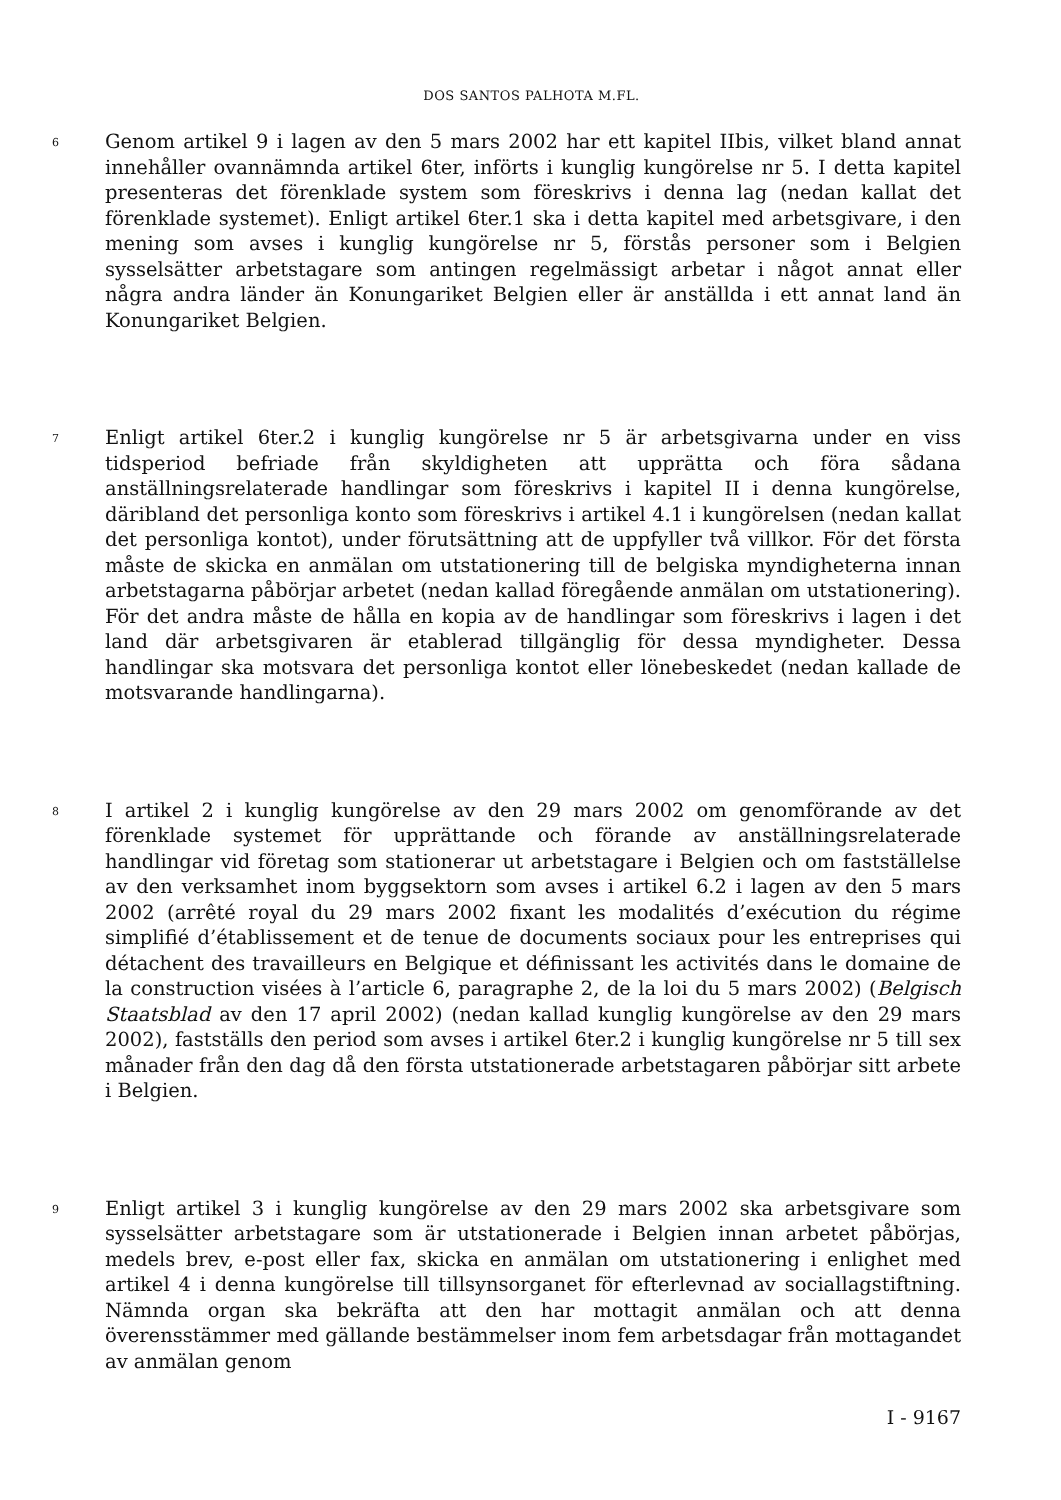DOS SANTOS PALHOTA M.FL.
6
Genom artikel 9 i lagen av den 5 mars 2002 har ett kapitel IIbis, vilket bland annat innehåller ovannämnda artikel 6ter, införts i kunglig kungörelse nr 5. I detta kapitel presenteras det förenklade system som föreskrivs i denna lag (nedan kallat det förenklade systemet). Enligt artikel 6ter.1 ska i detta kapitel med arbetsgivare, i den mening som avses i kunglig kungörelse nr 5, förstås personer som i Belgien sysselsätter arbetstagare som antingen regelmässigt arbetar i något annat eller några andra länder än Konungariket Belgien eller är anställda i ett annat land än Konungariket Belgien.
7
Enligt artikel 6ter.2 i kunglig kungörelse nr 5 är arbetsgivarna under en viss tidsperiod befriade från skyldigheten att upprätta och föra sådana anställningsrelaterade handlingar som föreskrivs i kapitel II i denna kungörelse, däribland det personliga konto som föreskrivs i artikel 4.1 i kungörelsen (nedan kallat det personliga kontot), under förutsättning att de uppfyller två villkor. För det första måste de skicka en anmälan om utstationering till de belgiska myndigheterna innan arbetstagarna påbörjar arbetet (nedan kallad föregående anmälan om utstationering). För det andra måste de hålla en kopia av de handlingar som föreskrivs i lagen i det land där arbetsgivaren är etablerad tillgänglig för dessa myndigheter. Dessa handlingar ska motsvara det personliga kontot eller lönebeskedet (nedan kallade de motsvarande handlingarna).
8
I artikel 2 i kunglig kungörelse av den 29 mars 2002 om genomförande av det förenklade systemet för upprättande och förande av anställningsrelaterade handlingar vid företag som stationerar ut arbetstagare i Belgien och om fastställelse av den verksamhet inom byggsektorn som avses i artikel 6.2 i lagen av den 5 mars 2002 (arrêté royal du 29 mars 2002 fixant les modalités d’exécution du régime simplifié d’établissement et de tenue de documents sociaux pour les entreprises qui détachent des travailleurs en Belgique et définissant les activités dans le domaine de la construction visées à l’article 6, paragraphe 2, de la loi du 5 mars 2002) (Belgisch Staatsblad av den 17 april 2002) (nedan kallad kunglig kungörelse av den 29 mars 2002), fastställs den period som avses i artikel 6ter.2 i kunglig kungörelse nr 5 till sex månader från den dag då den första utstationerade arbetstagaren påbörjar sitt arbete i Belgien.
9
Enligt artikel 3 i kunglig kungörelse av den 29 mars 2002 ska arbetsgivare som sysselsätter arbetstagare som är utstationerade i Belgien innan arbetet påbörjas, medels brev, e-post eller fax, skicka en anmälan om utstationering i enlighet med artikel 4 i denna kungörelse till tillsynsorganet för efterlevnad av sociallagstiftning. Nämnda organ ska bekräfta att den har mottagit anmälan och att denna överensstämmer med gällande bestämmelser inom fem arbetsdagar från mottagandet av anmälan genom
I - 9167